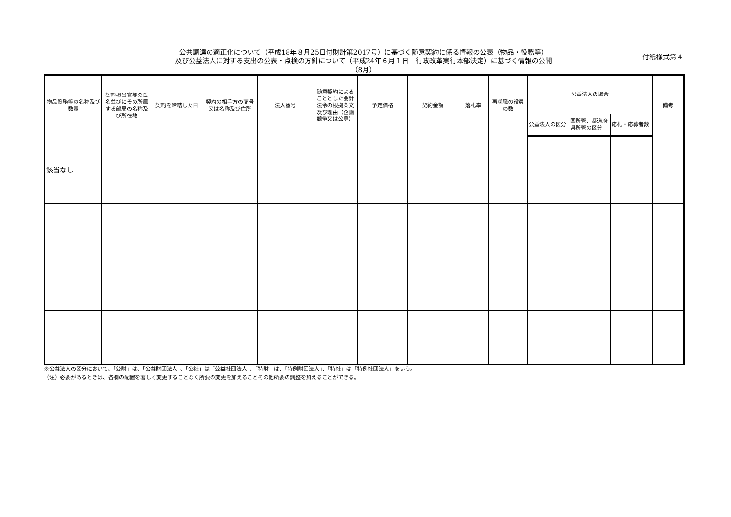公共調達の適正化について（平成18年８月25日付財計第2017号）に基づく随意契約に係る情報の公表（物品・役務等）
及び公益法人に対する支出の公表・点検の方針について（平成24年６月１日　行政改革実行本部決定）に基づく情報の公開
（8月）
付紙様式第４
| 物品役務等の名称及び数量 | 契約担当官等の氏名並びにその所属する部局の名称及び所在地 | 契約を締結した日 | 契約の相手方の商号又は名称及び住所 | 法人番号 | 随意契約によることとした会計法令の根拠条文及び理由（企画競争又は公募） | 予定価格 | 契約金額 | 落札率 | 再就職の役員の数 | 公益法人の場合 | | | 備考 |
| --- | --- | --- | --- | --- | --- | --- | --- | --- | --- | --- | --- | --- | --- |
| | | | | | | | | | | 公益法人の区分 | 国所管、都道府県所管の区分 | 応札・応募者数 | |
| 該当なし | | | | | | | | | | | | | |
※公益法人の区分において、「公財」は、「公益財団法人」、「公社」は「公益社団法人」、「特財」は、「特例財団法人」、「特社」は「特例社団法人」をいう。
（注）必要があるときは、各欄の配置を著しく変更することなく所要の変更を加えることその他所要の調整を加えることができる。